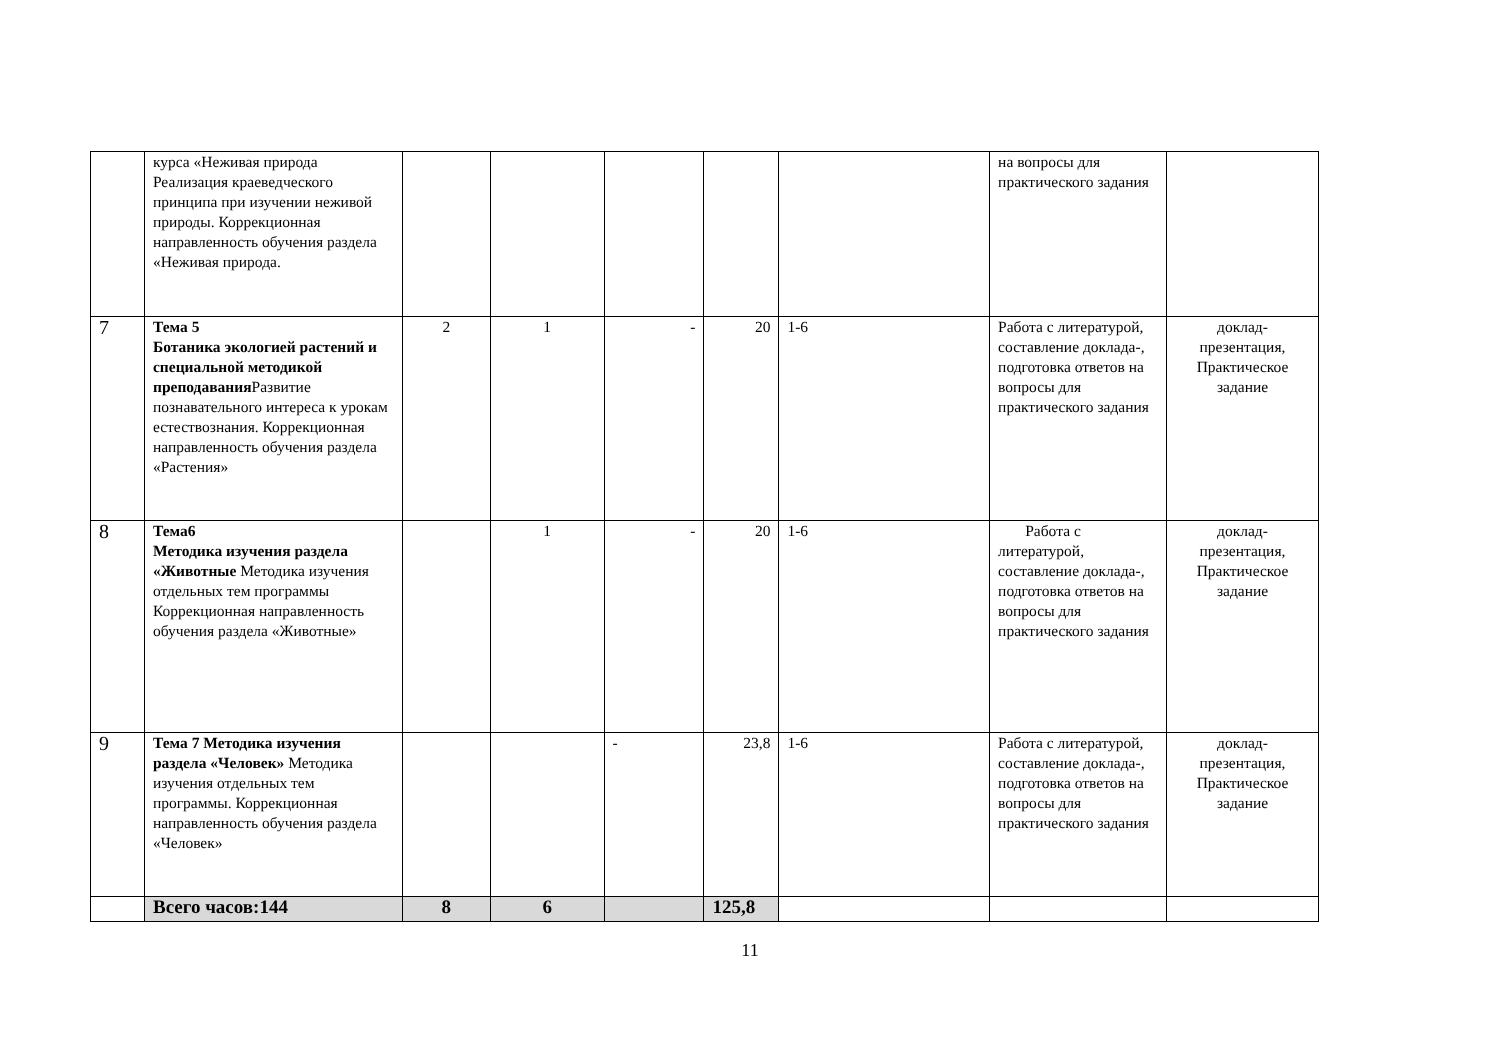| | курса «Неживая природа Реализация краеведческого принципа при изучении неживой природы. Коррекционная направленность обучения раздела «Неживая природа. | | | | | | на вопросы для практического задания | |
| 7 | Тема 5 Ботаника экологией растений и специальной методикой преподавания Развитие познавательного интереса к урокам естествознания. Коррекционная направленность обучения раздела «Растения» | 2 | 1 | - | 20 | 1-6 | Работа с литературой, составление доклада-, подготовка ответов на вопросы для практического задания | доклад-презентация, Практическое задание |
| 8 | Тема6 Методика изучения раздела «Животные Методика изучения отдельных тем программы Коррекционная направленность обучения раздела «Животные» | | 1 | - | 20 | 1-6 | Работа с литературой, составление доклада-, подготовка ответов на вопросы для практического задания | доклад-презентация, Практическое задание |
| 9 | Тема 7 Методика изучения раздела «Человек» Методика изучения отдельных тем программы. Коррекционная направленность обучения раздела «Человек» | | | - | 23,8 | 1-6 | Работа с литературой, составление доклада-, подготовка ответов на вопросы для практического задания | доклад-презентация, Практическое задание |
| | Всего часов:144 | 8 | 6 | | 125,8 | | | |
11